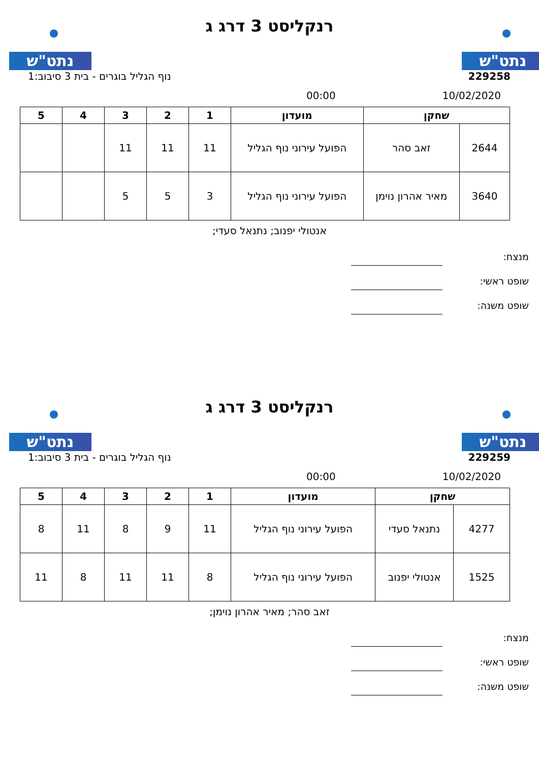נתט"ש נתט"ש
רנקליסט 3 דרג ג
229258 נוף הגליל בוגרים - בית 3 סיבוב:1
10/02/2020 00:00
| שחקן | | מועדון | 1 | 2 | 3 | 4 | 5 |
| --- | --- | --- | --- | --- | --- | --- | --- |
| 2644 | זאב סהר | הפועל עירוני נוף הגליל | 11 | 11 | 11 | | |
| 3640 | מאיר אהרון נוימן | הפועל עירוני נוף הגליל | 3 | 5 | 5 | | |
אנטולי יפנוב; נתנאל סעדי;
מנצח:
שופט ראשי:
שופט משנה:
נתט"ש נתט"ש
רנקליסט 3 דרג ג
229259 נוף הגליל בוגרים - בית 3 סיבוב:1
10/02/2020 00:00
| שחקן | | מועדון | 1 | 2 | 3 | 4 | 5 |
| --- | --- | --- | --- | --- | --- | --- | --- |
| 4277 | נתנאל סעדי | הפועל עירוני נוף הגליל | 11 | 9 | 8 | 11 | 8 |
| 1525 | אנטולי יפנוב | הפועל עירוני נוף הגליל | 8 | 11 | 11 | 8 | 11 |
זאב סהר; מאיר אהרון נוימן;
מנצח:
שופט ראשי:
שופט משנה: